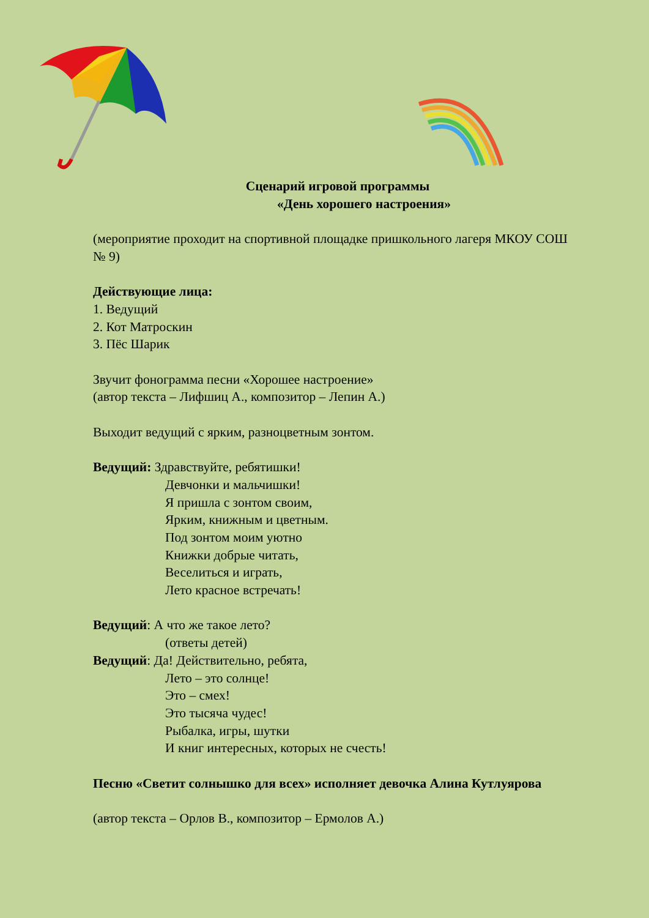Сценарий игровой программы
«День хорошего настроения»
(мероприятие проходит на спортивной площадке пришкольного лагеря МКОУ СОШ № 9)
Действующие лица:
1. Ведущий
2. Кот Матроскин
3. Пёс Шарик
Звучит фонограмма песни «Хорошее настроение»
(автор текста – Лифшиц А., композитор – Лепин А.)
Выходит ведущий с ярким, разноцветным зонтом.
Ведущий: Здравствуйте, ребятишки!
Девчонки и мальчишки!
Я пришла с зонтом своим,
Ярким, книжным и цветным.
Под зонтом моим уютно
Книжки добрые читать,
Веселиться и играть,
Лето красное встречать!
Ведущий: А что же такое лето?
(ответы детей)
Ведущий: Да! Действительно, ребята,
Лето – это солнце!
Это – смех!
Это тысяча чудес!
Рыбалка, игры, шутки
И книг интересных, которых не счесть!
Песню «Светит солнышко для всех» исполняет девочка Алина Кутлуярова
(автор текста – Орлов В., композитор – Ермолов А.)